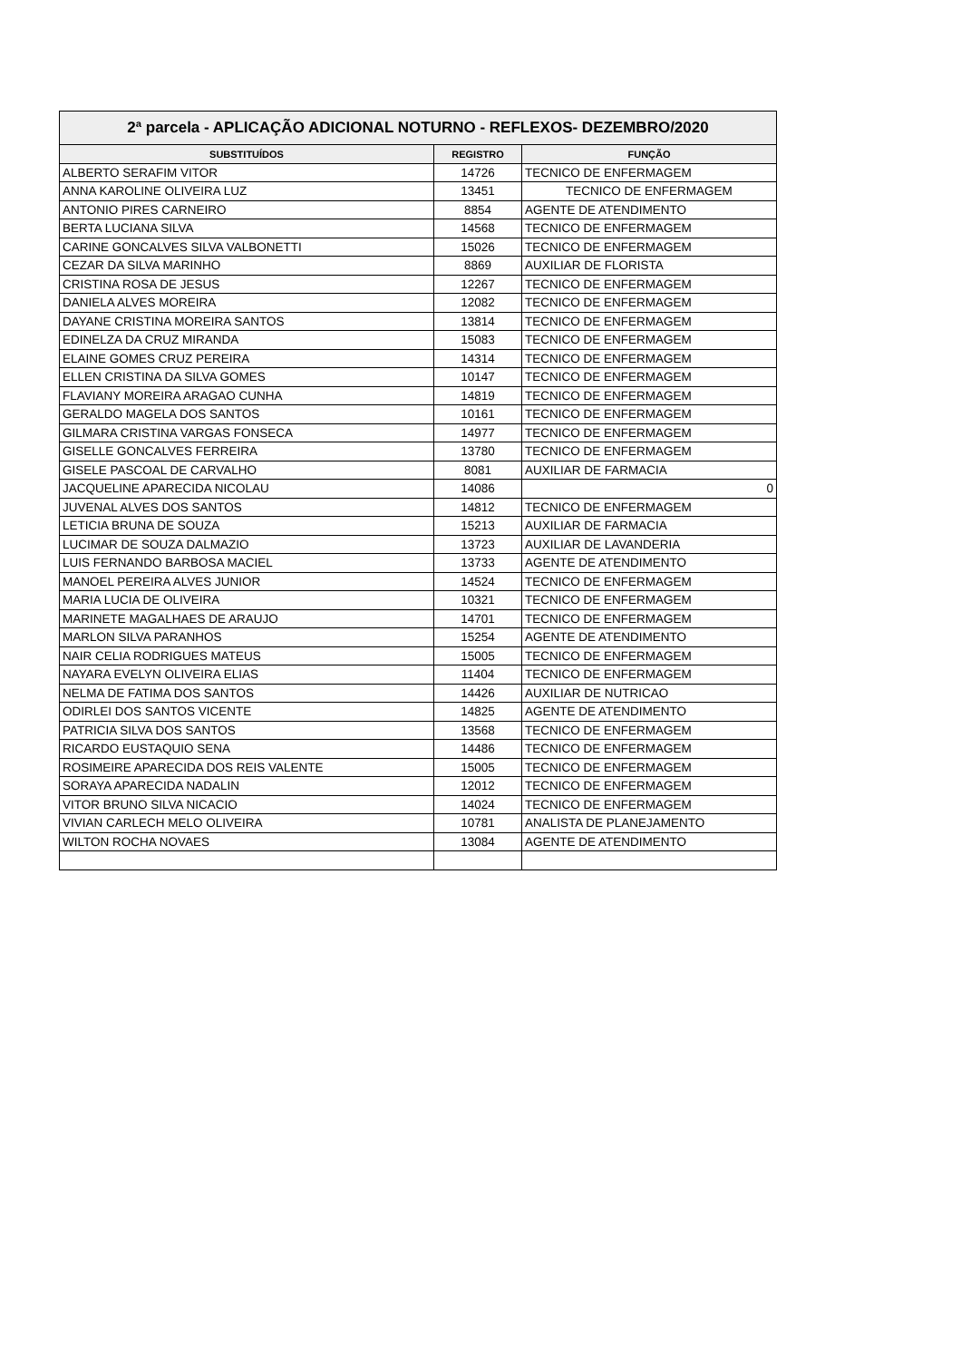2ª parcela - APLICAÇÃO ADICIONAL NOTURNO - REFLEXOS- DEZEMBRO/2020
| SUBSTITUÍDOS | REGISTRO | FUNÇÃO |
| --- | --- | --- |
| ALBERTO SERAFIM VITOR | 14726 | TECNICO DE ENFERMAGEM |
| ANNA KAROLINE OLIVEIRA LUZ | 13451 | TECNICO DE ENFERMAGEM |
| ANTONIO PIRES CARNEIRO | 8854 | AGENTE DE ATENDIMENTO |
| BERTA LUCIANA SILVA | 14568 | TECNICO DE ENFERMAGEM |
| CARINE GONCALVES SILVA VALBONETTI | 15026 | TECNICO DE ENFERMAGEM |
| CEZAR DA SILVA MARINHO | 8869 | AUXILIAR DE FLORISTA |
| CRISTINA ROSA DE JESUS | 12267 | TECNICO DE ENFERMAGEM |
| DANIELA ALVES MOREIRA | 12082 | TECNICO DE ENFERMAGEM |
| DAYANE CRISTINA MOREIRA SANTOS | 13814 | TECNICO DE ENFERMAGEM |
| EDINELZA DA CRUZ MIRANDA | 15083 | TECNICO DE ENFERMAGEM |
| ELAINE GOMES CRUZ PEREIRA | 14314 | TECNICO DE ENFERMAGEM |
| ELLEN CRISTINA DA SILVA GOMES | 10147 | TECNICO DE ENFERMAGEM |
| FLAVIANY MOREIRA ARAGAO CUNHA | 14819 | TECNICO DE ENFERMAGEM |
| GERALDO MAGELA DOS SANTOS | 10161 | TECNICO DE ENFERMAGEM |
| GILMARA CRISTINA VARGAS FONSECA | 14977 | TECNICO DE ENFERMAGEM |
| GISELLE GONCALVES FERREIRA | 13780 | TECNICO DE ENFERMAGEM |
| GISELE PASCOAL DE CARVALHO | 8081 | AUXILIAR DE FARMACIA |
| JACQUELINE APARECIDA NICOLAU | 14086 | 0 |
| JUVENAL ALVES DOS SANTOS | 14812 | TECNICO DE ENFERMAGEM |
| LETICIA BRUNA DE SOUZA | 15213 | AUXILIAR DE FARMACIA |
| LUCIMAR DE SOUZA DALMAZIO | 13723 | AUXILIAR DE LAVANDERIA |
| LUIS FERNANDO BARBOSA MACIEL | 13733 | AGENTE DE ATENDIMENTO |
| MANOEL PEREIRA ALVES JUNIOR | 14524 | TECNICO DE ENFERMAGEM |
| MARIA LUCIA DE OLIVEIRA | 10321 | TECNICO DE ENFERMAGEM |
| MARINETE MAGALHAES DE ARAUJO | 14701 | TECNICO DE ENFERMAGEM |
| MARLON SILVA PARANHOS | 15254 | AGENTE DE ATENDIMENTO |
| NAIR CELIA RODRIGUES MATEUS | 15005 | TECNICO DE ENFERMAGEM |
| NAYARA EVELYN OLIVEIRA ELIAS | 11404 | TECNICO DE ENFERMAGEM |
| NELMA DE FATIMA DOS SANTOS | 14426 | AUXILIAR DE NUTRICAO |
| ODIRLEI DOS SANTOS VICENTE | 14825 | AGENTE DE ATENDIMENTO |
| PATRICIA SILVA DOS SANTOS | 13568 | TECNICO DE ENFERMAGEM |
| RICARDO EUSTAQUIO SENA | 14486 | TECNICO DE ENFERMAGEM |
| ROSIMEIRE APARECIDA DOS REIS VALENTE | 15005 | TECNICO DE ENFERMAGEM |
| SORAYA APARECIDA NADALIN | 12012 | TECNICO DE ENFERMAGEM |
| VITOR BRUNO SILVA NICACIO | 14024 | TECNICO DE ENFERMAGEM |
| VIVIAN CARLECH MELO OLIVEIRA | 10781 | ANALISTA DE PLANEJAMENTO |
| WILTON ROCHA NOVAES | 13084 | AGENTE DE ATENDIMENTO |